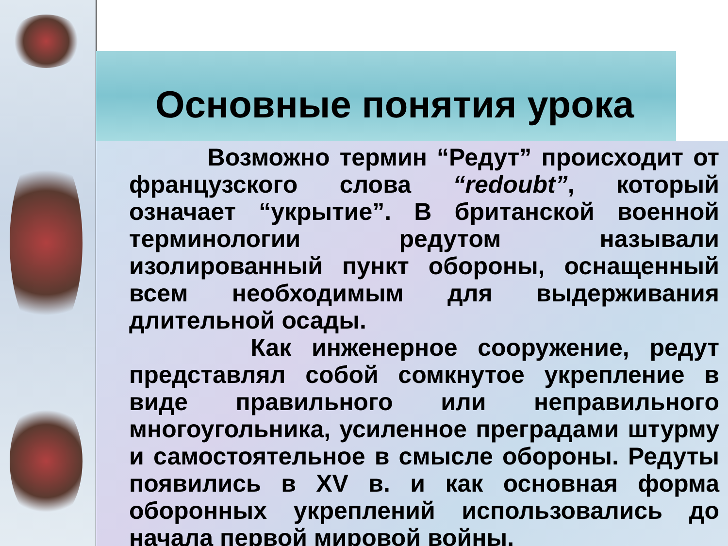Основные понятия урока
Возможно термин “Редут” происходит от французского слова “redoubt”, который означает “укрытие”. В британской военной терминологии редутом называли изолированный пункт обороны, оснащенный всем необходимым для выдерживания длительной осады.
Как инженерное сооружение, редут представлял собой сомкнутое укрепление в виде правильного или неправильного многоугольника, усиленное преградами штурму и самостоятельное в смысле обороны. Редуты появились в XV в. и как основная форма оборонных укреплений использовались до начала первой мировой войны.